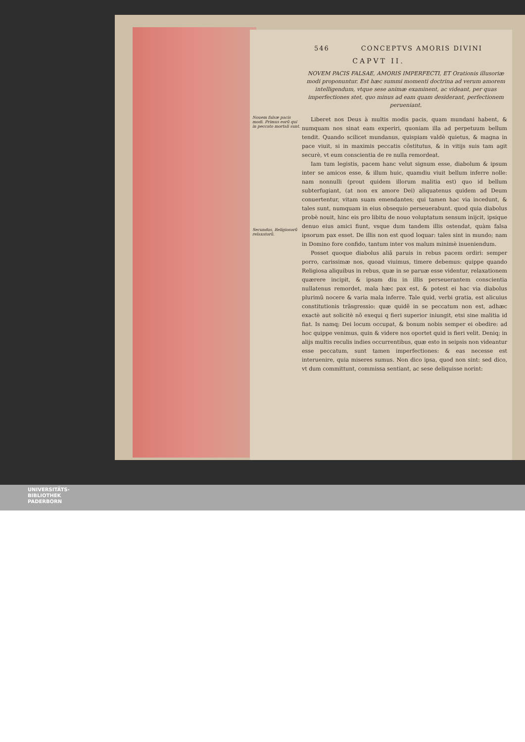546 CONCEPTVS AMORIS DIVINI
CAPVT II.
NOVEM PACIS FALSAE, AMORIS IMPERFECTI, ET Orationis illusoriæ modi proponuntur. Est hæc summi momenti doctrina ad verum amorem intelligendum, vtque sese animæ examinent, ac videant, per quas imperfectiones stet, quo minus ad eam quam desiderant, perfectionem perueniant.
Nouem falsæ pacis modi. Primus eorũ qui in peccato mortali sunt.
Secundus, Religiosorũ relaxatorũ.
Liberet nos Deus à multis modis pacis, quam mundani habent, & numquam nos sinat eam experiri, quoniam illa ad perpetuum bellum tendit. Quando scilicet mundanus, quispiam valdè quietus, & magna in pace viuit, si in maximis peccatis cõstitutus, & in vitijs suis tam agit securè, vt eum conscientia de re nulla remordeat.
Iam tum legistis, pacem hanc velut signum esse, diabolum & ipsum inter se amicos esse, & illum huic, quamdiu viuit bellum inferre nolle: nam nonnulli (prout quidem illorum malitia est) quo id bellum subterfugiant, (at non ex amore Dei) aliquatenus quidem ad Deum conuertentur, vitam suam emendantes; qui tamen hac via incedunt, & tales sunt, numquam in eius obsequio perseuerabunt. quod quia diabolus probè nouit, hinc eis pro libitu de nouo voluptatum sensum inijcit, ipsique denuo eius amici fiunt, vsque dum tandem illis ostendat, quàm falsa ipsorum pax esset. De illis non est quod loquar: tales sint in mundo; nam in Domino fore confido, tantum inter vos malum minimè inueniendum.
Posset quoque diabolus aliã paruis in rebus pacem ordiri: semper porro, carissimæ nos, quoad viuimus, timere debemus: quippe quando Religiosa aliquibus in rebus, quæ in se paruæ esse videntur, relaxationem quærere incipit, & ipsam diu in illis perseuerantem conscientia nullatenus remordet, mala hæc pax est, & potest ei hac via diabolus plurimũ nocere & varia mala inferre. Tale quid, verbi gratia, est alicuius constitutionis trãsgressio: quæ quidẽ in se peccatum non est, adhæc exactè aut solicitè nõ exequi q fieri superior iniungit, etsi sine malitia id fiat. Is namq; Dei locum occupat, & bonum nobis semper ei obedire: ad hoc quippe venimus, quin & videre nos oportet quid is fieri velit. Deniq; in alijs multis reculis indies occurrentibus, quæ esto in seipsis non videantur esse peccatum, sunt tamen imperfectiones: & eas necesse est interuenire, quia miseres sumus. Non dico ipsa, quod non sint: sed dico, vt dum committunt, commissa sentiant, ac sese deliquisse norint:
UNIVERSITÄTS-
BIBLIOTHEK
PADERBORN